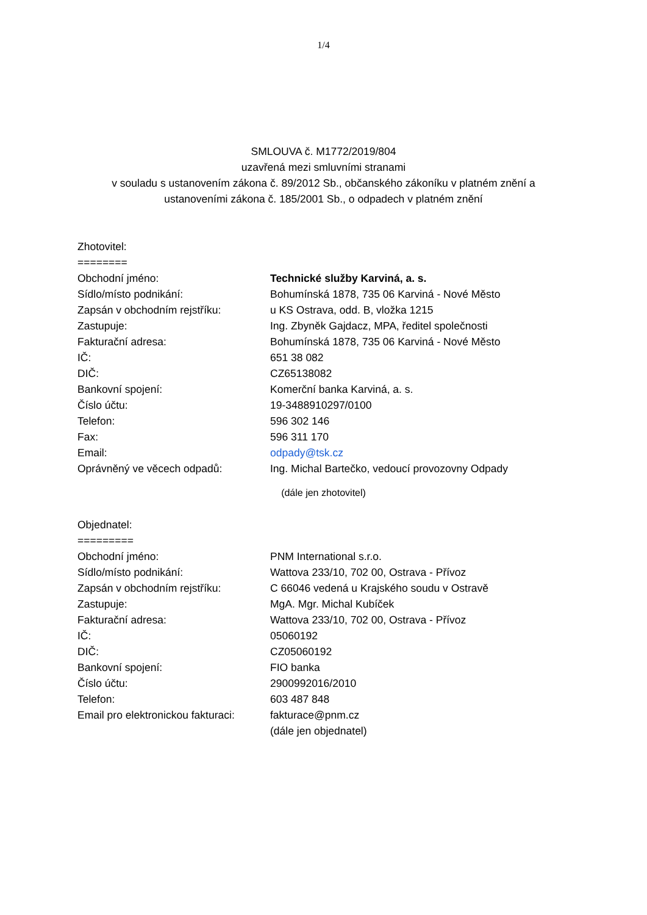1/4
SMLOUVA č. M1772/2019/804
uzavřená mezi smluvními stranami
v souladu s ustanovením zákona č. 89/2012 Sb., občanského zákoníku v platném znění a
ustanoveními zákona č. 185/2001 Sb., o odpadech v platném znění
Zhotovitel:
========
Obchodní jméno: Technické služby Karviná, a. s.
Sídlo/místo podnikání: Bohumínská 1878, 735 06 Karviná - Nové Město
Zapsán v obchodním rejstříku: u KS Ostrava, odd. B, vložka 1215
Zastupuje: Ing. Zbyněk Gajdacz, MPA, ředitel společnosti
Fakturační adresa: Bohumínská 1878, 735 06 Karviná - Nové Město
IČ: 651 38 082
DIČ: CZ65138082
Bankovní spojení: Komerční banka Karviná, a. s.
Číslo účtu: 19-3488910297/0100
Telefon: 596 302 146
Fax: 596 311 170
Email: odpady@tsk.cz
Oprávněný ve věcech odpadů: Ing. Michal Bartečko, vedoucí provozovny Odpady
(dále jen zhotovitel)
Objednatel:
=========
Obchodní jméno: PNM International s.r.o.
Sídlo/místo podnikání: Wattova 233/10, 702 00, Ostrava - Přívoz
Zapsán v obchodním rejstříku: C 66046 vedená u Krajského soudu v Ostravě
Zastupuje: MgA. Mgr. Michal Kubíček
Fakturační adresa: Wattova 233/10, 702 00, Ostrava - Přívoz
IČ: 05060192
DIČ: CZ05060192
Bankovní spojení: FIO banka
Číslo účtu: 2900992016/2010
Telefon: 603 487 848
Email pro elektronickou fakturaci:
fakturace@pnm.cz
(dále jen objednatel)